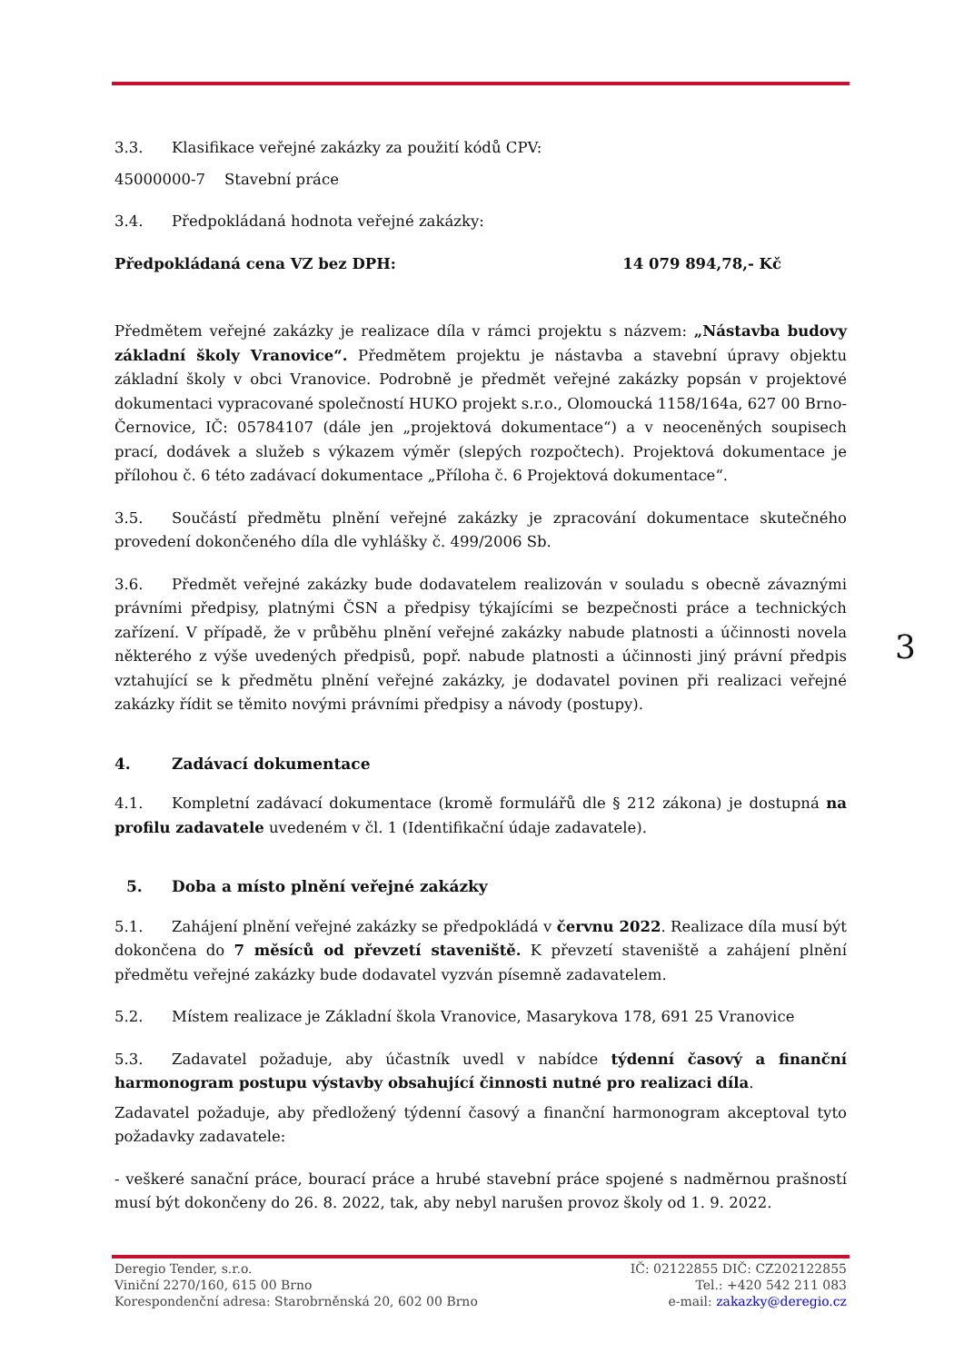3.3. Klasifikace veřejné zakázky za použití kódů CPV:
45000000-7 Stavební práce
3.4. Předpokládaná hodnota veřejné zakázky:
Předpokládaná cena VZ bez DPH: 14 079 894,78,- Kč
Předmětem veřejné zakázky je realizace díla v rámci projektu s názvem: „Nástavba budovy základní školy Vranovice“. Předmětem projektu je nástavba a stavební úpravy objektu základní školy v obci Vranovice. Podrobně je předmět veřejné zakázky popsán v projektové dokumentaci vypracované společností HUKO projekt s.r.o., Olomoucká 1158/164a, 627 00 Brno-Černovice, IČ: 05784107 (dále jen „projektová dokumentace“) a v neoceněných soupisech prací, dodávek a služeb s výkazem výměr (slepých rozpočtech). Projektová dokumentace je přílohou č. 6 této zadávací dokumentace „Příloha č. 6 Projektová dokumentace“.
3.5. Součástí předmětu plnění veřejné zakázky je zpracování dokumentace skutečného provedení dokončeného díla dle vyhlášky č. 499/2006 Sb.
3.6. Předmět veřejné zakázky bude dodavatelem realizován v souladu s obecně závaznými právními předpisy, platnými ČSN a předpisy týkajícími se bezpečnosti práce a technických zařízení. V případě, že v průběhu plnění veřejné zakázky nabude platnosti a účinnosti novela některého z výše uvedených předpisů, popř. nabude platnosti a účinnosti jiný právní předpis vztahující se k předmětu plnění veřejné zakázky, je dodavatel povinen při realizaci veřejné zakázky řídit se těmito novými právními předpisy a návody (postupy).
4. Zadávací dokumentace
4.1. Kompletní zadávací dokumentace (kromě formulářů dle § 212 zákona) je dostupná na profilu zadavatele uvedeném v čl. 1 (Identifikační údaje zadavatele).
5. Doba a místo plnění veřejné zakázky
5.1. Zahájení plnění veřejné zakázky se předpokládá v červnu 2022. Realizace díla musí být dokončena do 7 měsíců od převzetí staveniště. K převzetí staveniště a zahájení plnění předmětu veřejné zakázky bude dodavatel vyzván písemně zadavatelem.
5.2. Místem realizace je Základní škola Vranovice, Masarykova 178, 691 25 Vranovice
5.3. Zadavatel požaduje, aby účastník uvedl v nabídce týdenní časový a finanční harmonogram postupu výstavby obsahující činnosti nutné pro realizaci díla.
Zadavatel požaduje, aby předložený týdenní časový a finanční harmonogram akceptoval tyto požadavky zadavatele:
- veškeré sanační práce, bourací práce a hrubé stavební práce spojené s nadměrnou prašností musí být dokončeny do 26. 8. 2022, tak, aby nebyl narušen provoz školy od 1. 9. 2022.
3
Deregio Tender, s.r.o.
Viniční 2270/160, 615 00 Brno
Korespondenční adresa: Starobrněnská 20, 602 00 Brno
IČ: 02122855 DIČ: CZ202122855
Tel.: +420 542 211 083
e-mail: zakazky@deregio.cz